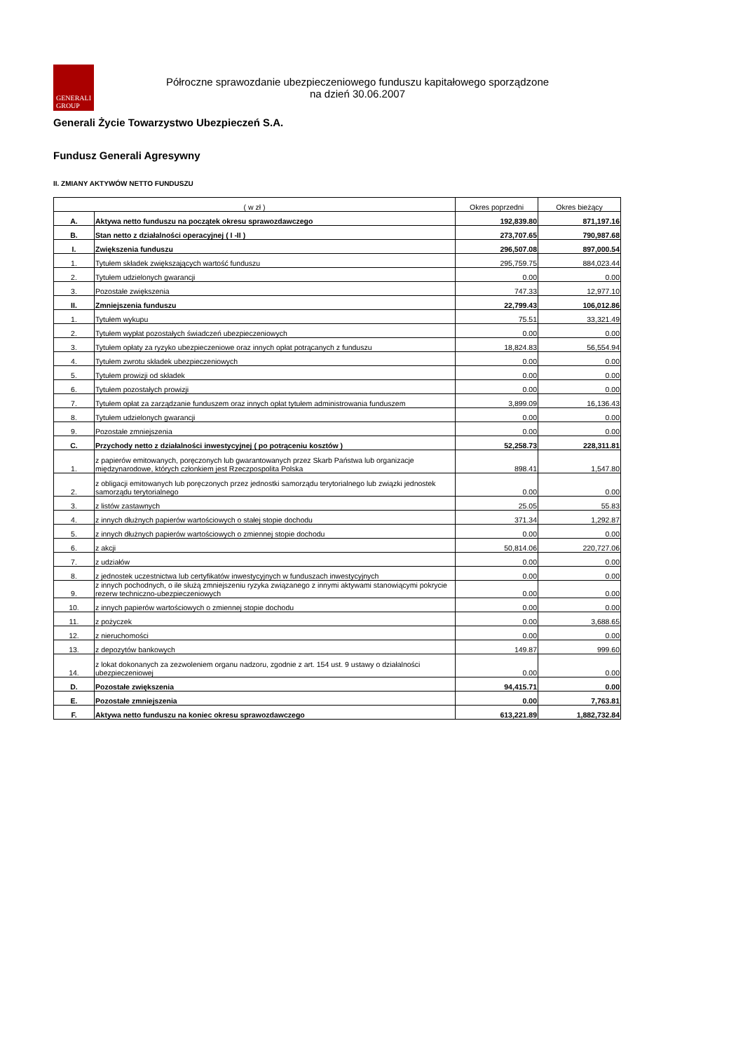GENERALI
GROUP
Półroczne sprawozdanie ubezpieczeniowego funduszu kapitałowego sporządzone
na dzień 30.06.2007
Generali Życie Towarzystwo Ubezpieczeń S.A.
Fundusz Generali Agresywny
II. ZMIANY AKTYWÓW NETTO FUNDUSZU
| ( w zł ) | | Okres poprzedni | Okres bieżący |
| --- | --- | --- | --- |
| A. | Aktywa netto funduszu na początek okresu sprawozdawczego | 192,839.80 | 871,197.16 |
| B. | Stan netto z działalności operacyjnej ( I -II ) | 273,707.65 | 790,987.68 |
| I. | Zwiększenia funduszu | 296,507.08 | 897,000.54 |
| 1. | Tytułem składek zwiększających wartość funduszu | 295,759.75 | 884,023.44 |
| 2. | Tytułem udzielonych gwarancji | 0.00 | 0.00 |
| 3. | Pozostałe zwiększenia | 747.33 | 12,977.10 |
| II. | Zmniejszenia funduszu | 22,799.43 | 106,012.86 |
| 1. | Tytułem wykupu | 75.51 | 33,321.49 |
| 2. | Tytułem wypłat pozostałych świadczeń ubezpieczeniowych | 0.00 | 0.00 |
| 3. | Tytułem opłaty za ryzyko ubezpieczeniowe oraz innych opłat potrącanych z funduszu | 18,824.83 | 56,554.94 |
| 4. | Tytułem zwrotu składek ubezpieczeniowych | 0.00 | 0.00 |
| 5. | Tytułem prowizji od składek | 0.00 | 0.00 |
| 6. | Tytułem pozostałych prowizji | 0.00 | 0.00 |
| 7. | Tytułem opłat za zarządzanie funduszem oraz innych opłat tytułem administrowania funduszem | 3,899.09 | 16,136.43 |
| 8. | Tytułem udzielonych gwarancji | 0.00 | 0.00 |
| 9. | Pozostałe zmniejszenia | 0.00 | 0.00 |
| C. | Przychody netto z działalności inwestycyjnej ( po potrąceniu kosztów ) | 52,258.73 | 228,311.81 |
| 1. | z papierów emitowanych, poręczonych lub gwarantowanych przez Skarb Państwa lub organizacje międzynarodowe, których członkiem jest Rzeczpospolita Polska | 898.41 | 1,547.80 |
| 2. | z obligacji emitowanych lub poręczonych przez jednostki samorządu terytorialnego lub związki jednostek samorządu terytorialnego | 0.00 | 0.00 |
| 3. | z listów zastawnych | 25.05 | 55.83 |
| 4. | z innych dłużnych papierów wartościowych o stałej stopie dochodu | 371.34 | 1,292.87 |
| 5. | z innych dłużnych papierów wartościowych o zmiennej stopie dochodu | 0.00 | 0.00 |
| 6. | z akcji | 50,814.06 | 220,727.06 |
| 7. | z udziałów | 0.00 | 0.00 |
| 8. | z jednostek uczestnictwa lub certyfikatów inwestycyjnych w funduszach inwestycyjnych | 0.00 | 0.00 |
| 9. | z innych pochodnych, o ile służą zmniejszeniu ryzyka związanego z innymi aktywami stanowiącymi pokrycie rezerw techniczno-ubezpieczeniowych | 0.00 | 0.00 |
| 10. | z innych papierów wartościowych o zmiennej stopie dochodu | 0.00 | 0.00 |
| 11. | z pożyczek | 0.00 | 3,688.65 |
| 12. | z nieruchomości | 0.00 | 0.00 |
| 13. | z depozytów bankowych | 149.87 | 999.60 |
| 14. | z lokat dokonanych za zezwoleniem organu nadzoru, zgodnie z art. 154 ust. 9 ustawy o działalności ubezpieczeniowej | 0.00 | 0.00 |
| D. | Pozostałe zwiększenia | 94,415.71 | 0.00 |
| E. | Pozostałe zmniejszenia | 0.00 | 7,763.81 |
| F. | Aktywa netto funduszu na koniec okresu sprawozdawczego | 613,221.89 | 1,882,732.84 |